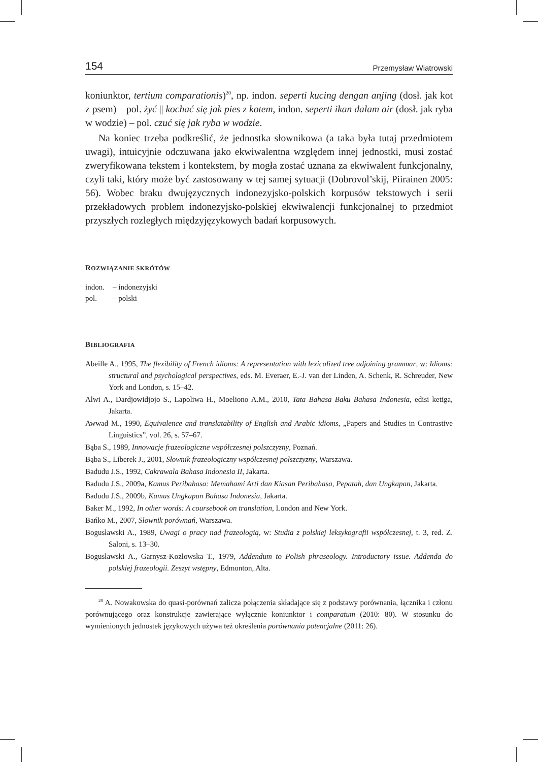154 Przemysław Wiatrowski
koniunktor, tertium comparationis)<sup>20</sup>, np. indon. seperti kucing dengan anjing (dosł. jak kot z psem) – pol. żyć || kochać się jak pies z kotem, indon. seperti ikan dalam air (dosł. jak ryba w wodzie) – pol. czuć się jak ryba w wodzie.
Na koniec trzeba podkreślić, że jednostka słownikowa (a taka była tutaj przedmiotem uwagi), intuicyjnie odczuwana jako ekwiwalentna względem innej jednostki, musi zostać zweryfikowana tekstem i kontekstem, by mogła zostać uznana za ekwiwalent funkcjonalny, czyli taki, który może być zastosowany w tej samej sytuacji (Dobrovol’skij, Piirainen 2005: 56). Wobec braku dwujęzycznych indonezyjsko-polskich korpusów tekstowych i serii przekładowych problem indonezyjsko-polskiej ekwiwalencji funkcjonalnej to przedmiot przyszłych rozległych międzyjęzykowych badań korpusowych.
ROZWIĄZANIE SKRÓTÓW
indon. – indonezyjski
pol. – polski
BIBLIOGRAFIA
Abeille A., 1995, The flexibility of French idioms: A representation with lexicalized tree adjoining grammar, w: Idioms: structural and psychological perspectives, eds. M. Everaer, E.-J. van der Linden, A. Schenk, R. Schreuder, New York and London, s. 15–42.
Alwi A., Dardjowidjojo S., Lapoliwa H., Moeliono A.M., 2010, Tata Bahasa Baku Bahasa Indonesia, edisi ketiga, Jakarta.
Awwad M., 1990, Equivalence and translatability of English and Arabic idioms, „Papers and Studies in Contrastive Linguistics”, vol. 26, s. 57–67.
Bąba S., 1989, Innowacje frazeologiczne współczesnej polszczyzny, Poznań.
Bąba S., Liberek J., 2001, Słownik frazeologiczny współczesnej polszczyzny, Warszawa.
Badudu J.S., 1992, Cakrawala Bahasa Indonesia II, Jakarta.
Badudu J.S., 2009a, Kamus Peribahasa: Memahami Arti dan Kiasan Peribahasa, Pepatah, dan Ungkapan, Jakarta.
Badudu J.S., 2009b, Kamus Ungkapan Bahasa Indonesia, Jakarta.
Baker M., 1992, In other words: A coursebook on translation, London and New York.
Bańko M., 2007, Słownik porównań, Warszawa.
Bogusławski A., 1989, Uwagi o pracy nad frazeologią, w: Studia z polskiej leksykografii współczesnej, t. 3, red. Z. Saloni, s. 13–30.
Bogusławski A., Garnysz-Kozłowska T., 1979, Addendum to Polish phraseology. Introductory issue. Addenda do polskiej frazeologii. Zeszyt wstępny, Edmonton, Alta.
<sup>20</sup> A. Nowakowska do quasi-porównań zalicza połączenia składające się z podstawy porównania, łącznika i członu porównującego oraz konstrukcje zawierające wyłącznie koniunktor i comparatum (2010: 80). W stosunku do wymienionych jednostek językowych używa też określenia porównania potencjalne (2011: 26).